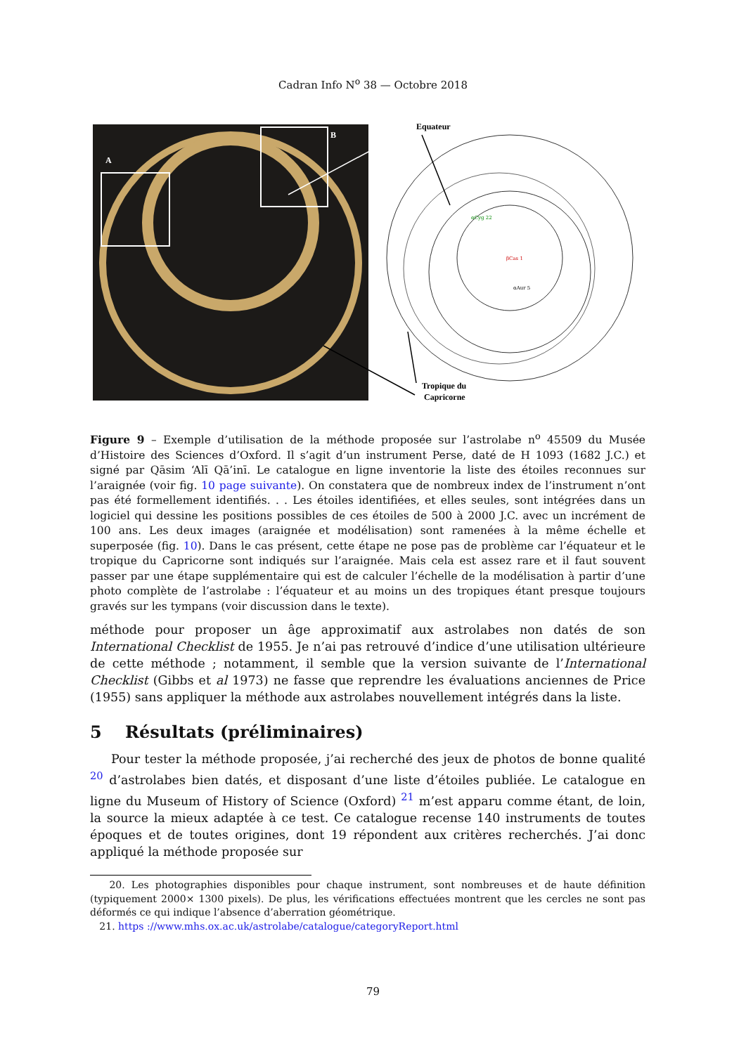Cadran Info N<sup>o</sup> 38 — Octobre 2018
A
B
Equateur
Tropique du
Capricorne
βCas 1
αCyg 22
αAur 5
Figure 9 – Exemple d’utilisation de la méthode proposée sur l’astrolabe n<sup>o</sup> 45509 du Musée d’Histoire des Sciences d’Oxford. Il s’agit d’un instrument Perse, daté de H 1093 (1682 J.C.) et signé par Qāsim ‘Alī Qā’inī. Le catalogue en ligne inventorie la liste des étoiles reconnues sur l’araignée (voir fig. 10 page suivante). On constatera que de nombreux index de l’instrument n’ont pas été formellement identifiés. . . Les étoiles identifiées, et elles seules, sont intégrées dans un logiciel qui dessine les positions possibles de ces étoiles de 500 à 2000 J.C. avec un incrément de 100 ans. Les deux images (araignée et modélisation) sont ramenées à la même échelle et superposée (fig. 10). Dans le cas présent, cette étape ne pose pas de problème car l’équateur et le tropique du Capricorne sont indiqués sur l’araignée. Mais cela est assez rare et il faut souvent passer par une étape supplémentaire qui est de calculer l’échelle de la modélisation à partir d’une photo complète de l’astrolabe : l’équateur et au moins un des tropiques étant presque toujours gravés sur les tympans (voir discussion dans le texte).
méthode pour proposer un âge approximatif aux astrolabes non datés de son International Checklist de 1955. Je n’ai pas retrouvé d’indice d’une utilisation ultérieure de cette méthode ; notamment, il semble que la version suivante de l’International Checklist (Gibbs et al 1973) ne fasse que reprendre les évaluations anciennes de Price (1955) sans appliquer la méthode aux astrolabes nouvellement intégrés dans la liste.
5 Résultats (préliminaires)
Pour tester la méthode proposée, j’ai recherché des jeux de photos de bonne qualité <sup>20</sup> d’astrolabes bien datés, et disposant d’une liste d’étoiles publiée. Le catalogue en ligne du Museum of History of Science (Oxford) <sup>21</sup> m’est apparu comme étant, de loin, la source la mieux adaptée à ce test. Ce catalogue recense 140 instruments de toutes époques et de toutes origines, dont 19 répondent aux critères recherchés. J’ai donc appliqué la méthode proposée sur
20. Les photographies disponibles pour chaque instrument, sont nombreuses et de haute définition (typiquement 2000× 1300 pixels). De plus, les vérifications effectuées montrent que les cercles ne sont pas déformés ce qui indique l’absence d’aberration géométrique.
21. https ://www.mhs.ox.ac.uk/astrolabe/catalogue/categoryReport.html
79